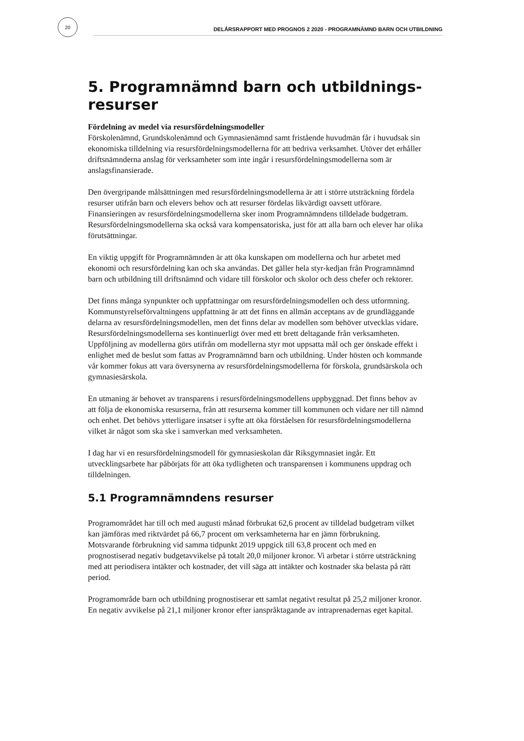20
DELÅRSRAPPORT MED PROGNOS 2 2020 - PROGRAMNÄMND BARN OCH UTBILDNING
5. Programnämnd barn och utbildnings-
resurser
Fördelning av medel via resursfördelningsmodeller
Förskolenämnd, Grundskolenämnd och Gymnasienämnd samt fristående huvudmän får i huvudsak sin ekonomiska tilldelning via resursfördelningsmodellerna för att bedriva verksamhet. Utöver det erhåller driftsnämnderna anslag för verksamheter som inte ingår i resursfördelningsmodellerna som är anslagsfinansierade.
Den övergripande målsättningen med resursfördelningsmodellerna är att i större utsträckning fördela resurser utifrån barn och elevers behov och att resurser fördelas likvärdigt oavsett utförare. Finansieringen av resursfördelningsmodellerna sker inom Programnämndens tilldelade budgetram. Resursfördelningsmodellerna ska också vara kompensatoriska, just för att alla barn och elever har olika förutsättningar.
En viktig uppgift för Programnämnden är att öka kunskapen om modellerna och hur arbetet med ekonomi och resursfördelning kan och ska användas. Det gäller hela styr-kedjan från Programnämnd barn och utbildning till driftsnämnd och vidare till förskolor och skolor och dess chefer och rektorer.
Det finns många synpunkter och uppfattningar om resursfördelningsmodellen och dess utformning. Kommunstyrelseförvaltningens uppfattning är att det finns en allmän acceptans av de grundläggande delarna av resursfördelningsmodellen, men det finns delar av modellen som behöver utvecklas vidare. Resursfördelningsmodellerna ses kontinuerligt över med ett brett deltagande från verksamheten. Uppföljning av modellerna görs utifrån om modellerna styr mot uppsatta mål och ger önskade effekt i enlighet med de beslut som fattas av Programnämnd barn och utbildning. Under hösten och kommande vår kommer fokus att vara översynerna av resursfördelningsmodellerna för förskola, grundsärskola och gymnasiesärskola.
En utmaning är behovet av transparens i resursfördelningsmodellens uppbyggnad. Det finns behov av att följa de ekonomiska resurserna, från att resurserna kommer till kommunen och vidare ner till nämnd och enhet. Det behövs ytterligare insatser i syfte att öka förståelsen för resursfördelningsmodellerna vilket är något som ska ske i samverkan med verksamheten.
I dag har vi en resursfördelningsmodell för gymnasieskolan där Riksgymnasiet ingår. Ett utvecklingsarbete har påbörjats för att öka tydligheten och transparensen i kommunens uppdrag och tilldelningen.
5.1 Programnämndens resurser
Programområdet har till och med augusti månad förbrukat 62,6 procent av tilldelad budgetram vilket kan jämföras med riktvärdet på 66,7 procent om verksamheterna har en jämn förbrukning. Motsvarande förbrukning vid samma tidpunkt 2019 uppgick till 63,8 procent och med en prognostiserad negativ budgetavvikelse på totalt 20,0 miljoner kronor. Vi arbetar i större utsträckning med att periodisera intäkter och kostnader, det vill säga att intäkter och kostnader ska belasta på rätt period.
Programområde barn och utbildning prognostiserar ett samlat negativt resultat på 25,2 miljoner kronor. En negativ avvikelse på 21,1 miljoner kronor efter ianspråktagande av intraprenadernas eget kapital.